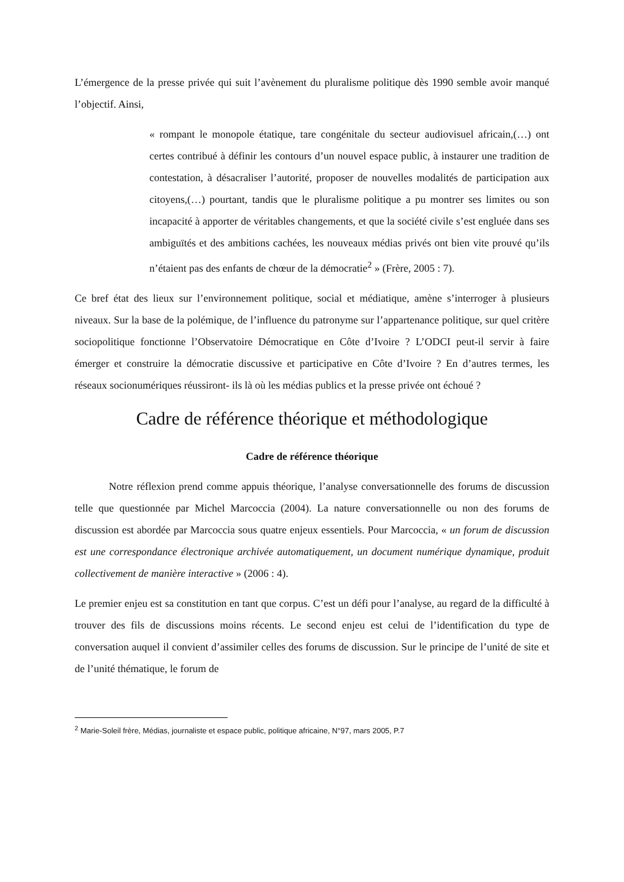L’émergence de la presse privée qui suit l’avènement du pluralisme politique dès 1990 semble avoir manqué l’objectif. Ainsi,
« rompant le monopole étatique, tare congénitale du secteur audiovisuel africain,(…) ont certes contribué à définir les contours d’un nouvel espace public, à instaurer une tradition de contestation, à désacraliser l’autorité, proposer de nouvelles modalités de participation aux citoyens,(…) pourtant, tandis que le pluralisme politique a pu montrer ses limites ou son incapacité à apporter de véritables changements, et que la société civile s’est engluée dans ses ambiguïtés et des ambitions cachées, les nouveaux médias privés ont bien vite prouvé qu’ils n’étaient pas des enfants de chœur de la démocratie<sup>2</sup> » (Frère, 2005 : 7).
Ce bref état des lieux sur l’environnement politique, social et médiatique, amène s’interroger à plusieurs niveaux. Sur la base de la polémique, de l’influence du patronyme sur l’appartenance politique, sur quel critère sociopolitique fonctionne l’Observatoire Démocratique en Côte d’Ivoire ? L’ODCI peut-il servir à faire émerger et construire la démocratie discussive et participative en Côte d’Ivoire ? En d’autres termes, les réseaux socionumériques réussiront- ils là où les médias publics et la presse privée ont échoué ?
Cadre de référence théorique et méthodologique
Cadre de référence théorique
Notre réflexion prend comme appuis théorique, l’analyse conversationnelle des forums de discussion telle que questionnée par Michel Marcoccia (2004). La nature conversationnelle ou non des forums de discussion est abordée par Marcoccia sous quatre enjeux essentiels. Pour Marcoccia, « un forum de discussion est une correspondance électronique archivée automatiquement, un document numérique dynamique, produit collectivement de manière interactive » (2006 : 4).
Le premier enjeu est sa constitution en tant que corpus. C’est un défi pour l’analyse, au regard de la difficulté à trouver des fils de discussions moins récents. Le second enjeu est celui de l’identification du type de conversation auquel il convient d’assimiler celles des forums de discussion. Sur le principe de l’unité de site et de l’unité thématique, le forum de
<sup>2</sup> Marie-Soleil frère, Médias, journaliste et espace public, politique africaine, N°97, mars 2005, P.7